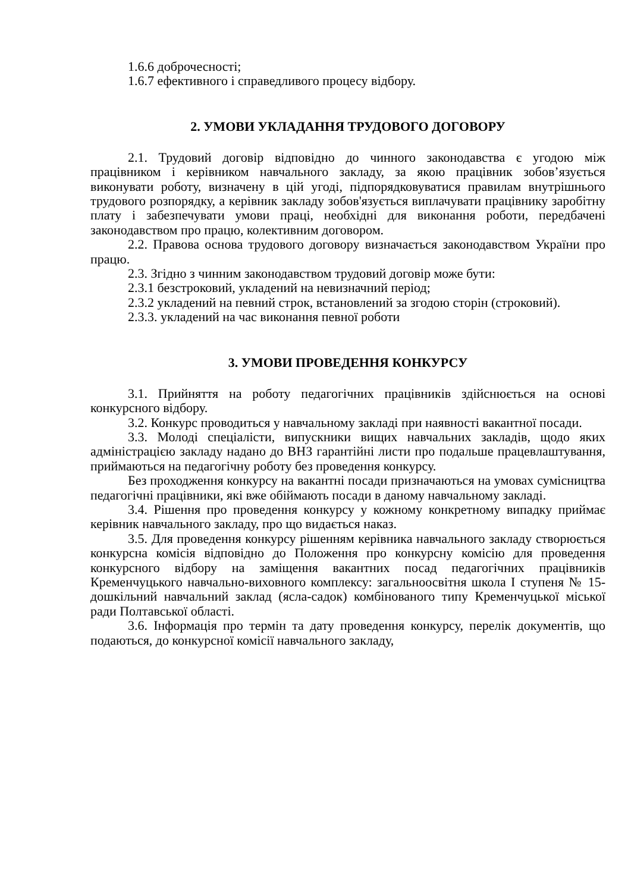1.6.6 доброчесності;
1.6.7 ефективного і справедливого процесу відбору.
2. УМОВИ УКЛАДАННЯ ТРУДОВОГО ДОГОВОРУ
2.1. Трудовий договір відповідно до чинного законодавства є угодою між працівником і керівником навчального закладу, за якою працівник зобов’язується виконувати роботу, визначену в цій угоді, підпорядковуватися правилам внутрішнього трудового розпорядку, а керівник закладу зобов'язується виплачувати працівнику заробітну плату і забезпечувати умови праці, необхідні для виконання роботи, передбачені законодавством про працю, колективним договором.
2.2. Правова основа трудового договору визначається законодавством України про працю.
2.3. Згідно з чинним законодавством трудовий договір може бути:
2.3.1 безстроковий, укладений на невизначний період;
2.3.2 укладений на певний строк, встановлений за згодою сторін (строковий).
2.3.3. укладений на час виконання певної роботи
3. УМОВИ ПРОВЕДЕННЯ КОНКУРСУ
3.1. Прийняття на роботу педагогічних працівників здійснюється на основі конкурсного відбору.
3.2. Конкурс проводиться у навчальному закладі при наявності вакантної посади.
3.3. Молоді спеціалісти, випускники вищих навчальних закладів, щодо яких адміністрацією закладу надано до ВНЗ гарантійні листи про подальше працевлаштування, приймаються на педагогічну роботу без проведення конкурсу.
Без проходження конкурсу на вакантні посади призначаються на умовах сумісництва педагогічні працівники, які вже обіймають посади в даному навчальному закладі.
3.4. Рішення про проведення конкурсу у кожному конкретному випадку приймає керівник навчального закладу, про що видається наказ.
3.5. Для проведення конкурсу рішенням керівника навчального закладу створюється конкурсна комісія відповідно до Положення про конкурсну комісію для проведення конкурсного відбору на заміщення вакантних посад педагогічних працівників Кременчуцького навчально-виховного комплексу: загальноосвітня школа І ступеня № 15-дошкільний навчальний заклад (ясла-садок) комбінованого типу Кременчуцької міської ради Полтавської області.
3.6. Інформація про термін та дату проведення конкурсу, перелік документів, що подаються, до конкурсної комісії навчального закладу,